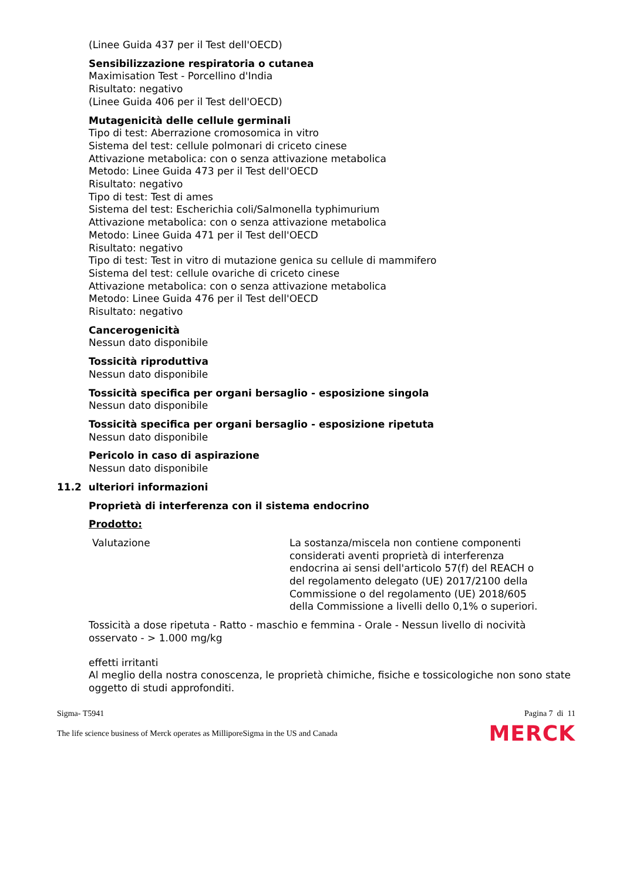(Linee Guida 437 per il Test dell'OECD)
Sensibilizzazione respiratoria o cutanea
Maximisation Test - Porcellino d'India
Risultato: negativo
(Linee Guida 406 per il Test dell'OECD)
Mutagenicità delle cellule germinali
Tipo di test: Aberrazione cromosomica in vitro
Sistema del test: cellule polmonari di criceto cinese
Attivazione metabolica: con o senza attivazione metabolica
Metodo: Linee Guida 473 per il Test dell'OECD
Risultato: negativo
Tipo di test: Test di ames
Sistema del test: Escherichia coli/Salmonella typhimurium
Attivazione metabolica: con o senza attivazione metabolica
Metodo: Linee Guida 471 per il Test dell'OECD
Risultato: negativo
Tipo di test: Test in vitro di mutazione genica su cellule di mammifero
Sistema del test: cellule ovariche di criceto cinese
Attivazione metabolica: con o senza attivazione metabolica
Metodo: Linee Guida 476 per il Test dell'OECD
Risultato: negativo
Cancerogenicità
Nessun dato disponibile
Tossicità riproduttiva
Nessun dato disponibile
Tossicità specifica per organi bersaglio - esposizione singola
Nessun dato disponibile
Tossicità specifica per organi bersaglio - esposizione ripetuta
Nessun dato disponibile
Pericolo in caso di aspirazione
Nessun dato disponibile
11.2 ulteriori informazioni
Proprietà di interferenza con il sistema endocrino
Prodotto:
| Valutazione | La sostanza/miscela non contiene componenti considerati aventi proprietà di interferenza endocrina ai sensi dell'articolo 57(f) del REACH o del regolamento delegato (UE) 2017/2100 della Commissione o del regolamento (UE) 2018/605 della Commissione a livelli dello 0,1% o superiori. |
Tossicità a dose ripetuta - Ratto - maschio e femmina - Orale - Nessun livello di nocività osservato - > 1.000 mg/kg
effetti irritanti
Al meglio della nostra conoscenza, le proprietà chimiche, fisiche e tossicologiche non sono state oggetto di studi approfonditi.
Sigma- T5941 Pagina 7 di 11
The life science business of Merck operates as MilliporeSigma in the US and Canada MERCK